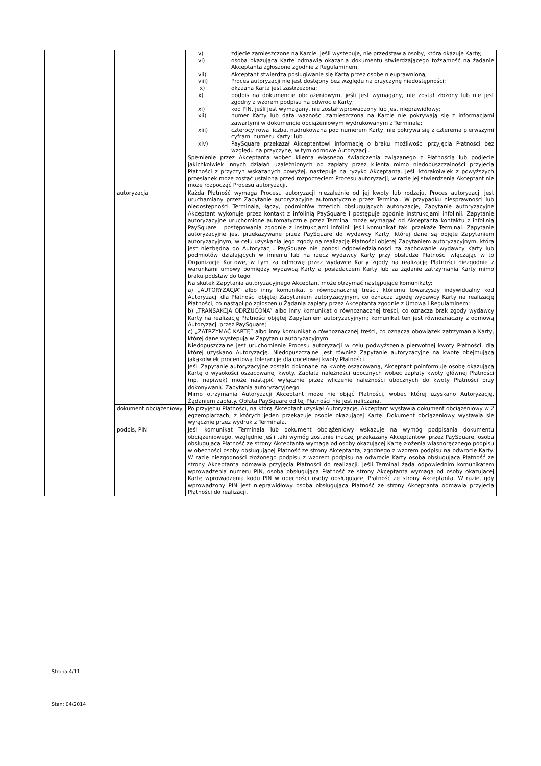| | | v) zdjęcie zamieszczone na Karcie, jeśli występuje, nie przedstawia osoby, która okazuje Kartę; vi) osoba okazująca Kartę odmawia okazania dokumentu stwierdzającego tożsamość na żądanie Akceptanta zgłoszone zgodnie z Regulaminem; vii) Akceptant stwierdza posługiwanie się Kartą przez osobę nieuprawnioną; viii) Proces autoryzacji nie jest dostępny bez względu na przyczynę niedostępności; ix) okazana Karta jest zastrzeżona; x) podpis na dokumencie obciążeniowym, jeśli jest wymagany, nie został złożony lub nie jest zgodny z wzorem podpisu na odwrocie Karty; xi) kod PIN, jeśli jest wymagany, nie został wprowadzony lub jest nieprawidłowy; xii) numer Karty lub data ważności zamieszczona na Karcie nie pokrywają się z informacjami zawartymi w dokumencie obciążeniowym wydrukowanym z Terminala; xiii) czterocyfrowa liczba, nadrukowana pod numerem Karty, nie pokrywa się z czterema pierwszymi cyframi numeru Karty; lub xiv) PaySquare przekazał Akceptantowi informację o braku możliwości przyjęcia Płatności bez względu na przyczynę, w tym odmowę Autoryzacji. Spełnienie przez Akceptanta wobec klienta własnego świadczenia związanego z Płatnością lub podjęcie jakichkolwiek innych działań uzależnionych od zapłaty przez klienta mimo niedopuszczalności przyjęcia Płatności z przyczyn wskazanych powyżej, następuje na ryzyko Akceptanta. Jeśli którakolwiek z powyższych przesłanek może zostać ustalona przed rozpoczęciem Procesu autoryzacji, w razie jej stwierdzenia Akceptant nie może rozpocząć Procesu autoryzacji. |
| | autoryzacja | Każda Płatność wymaga Procesu autoryzacji niezależnie od jej kwoty lub rodzaju. Proces autoryzacji jest uruchamiany przez Zapytanie autoryzacyjne automatycznie przez Terminal. W przypadku niesprawności lub niedostępności Terminala, łączy, podmiotów trzecich obsługujących autoryzację, Zapytanie autoryzacyjne Akceptant wykonuje przez kontakt z infolinią PaySquare i postępuje zgodnie instrukcjami infolinii. Zapytanie autoryzacyjne uruchomione automatycznie przez Terminal może wymagać od Akceptanta kontaktu z infolinią PaySquare i postępowania zgodnie z instrukcjami infolinii jeśli komunikat taki przekaże Terminal. Zapytanie autoryzacyjne jest przekazywane przez PaySquare do wydawcy Karty, której dane są objęte Zapytaniem autoryzacyjnym, w celu uzyskania jego zgody na realizację Płatności objętej Zapytaniem autoryzacyjnym, która jest niezbędna do Autoryzacji. PaySquare nie ponosi odpowiedzialności za zachowanie wydawcy Karty lub podmiotów działających w imieniu lub na rzecz wydawcy Karty przy obsłudze Płatności włączając w to Organizacje Kartowe, w tym za odmowę przez wydawcę Karty zgody na realizację Płatności niezgodnie z warunkami umowy pomiędzy wydawcą Karty a posiadaczem Karty lub za żądanie zatrzymania Karty mimo braku podstaw do tego. Na skutek Zapytania autoryzacyjnego Akceptant może otrzymać następujące komunikaty: a) „AUTORYZACJA” albo inny komunikat o równoznacznej treści, któremu towarzyszy indywidualny kod Autoryzacji dla Płatności objętej Zapytaniem autoryzacyjnym, co oznacza zgodę wydawcy Karty na realizację Płatności, co nastąpi po zgłoszeniu Żądania zapłaty przez Akceptanta zgodnie z Umową i Regulaminem; b) „TRANSAKCJA ODRZUCONA” albo inny komunikat o równoznacznej treści, co oznacza brak zgody wydawcy Karty na realizację Płatności objętej Zapytaniem autoryzacyjnym; komunikat ten jest równoznaczny z odmową Autoryzacji przez PaySquare; c) „ZATRZYMAĆ KARTĘ” albo inny komunikat o równoznacznej treści, co oznacza obowiązek zatrzymania Karty, której dane występują w Zapytaniu autoryzacyjnym. Niedopuszczalne jest uruchomienie Procesu autoryzacji w celu podwyższenia pierwotnej kwoty Płatności, dla której uzyskano Autoryzację. Niedopuszczalne jest również Zapytanie autoryzacyjne na kwotę obejmującą jakąkolwiek procentową tolerancję dla docelowej kwoty Płatności. Jeśli Zapytanie autoryzacyjne zostało dokonane na kwotę oszacowaną, Akceptant poinformuje osobę okazującą Kartę o wysokości oszacowanej kwoty. Zapłata należności ubocznych wobec zapłaty kwoty głównej Płatności (np. napiwek) może nastąpić wyłącznie przez wliczenie należności ubocznych do kwoty Płatności przy dokonywaniu Zapytania autoryzacyjnego. Mimo otrzymania Autoryzacji Akceptant może nie objąć Płatności, wobec której uzyskano Autoryzację, Żądaniem zapłaty. Opłata PaySquare od tej Płatności nie jest naliczana. |
| | dokument obciążeniowy | Po przyjęciu Płatności, na którą Akceptant uzyskał Autoryzację, Akceptant wystawia dokument obciążeniowy w 2 egzemplarzach, z których jeden przekazuje osobie okazującej Kartę. Dokument obciążeniowy wystawia się wyłącznie przez wydruk z Terminala. |
| | podpis, PIN | Jeśli komunikat Terminala lub dokument obciążeniowy wskazuje na wymóg podpisania dokumentu obciążeniowego, względnie jeśli taki wymóg zostanie inaczej przekazany Akceptantowi przez PaySquare, osoba obsługująca Płatność ze strony Akceptanta wymaga od osoby okazującej Kartę złożenia własnoręcznego podpisu w obecności osoby obsługującej Płatność ze strony Akceptanta, zgodnego z wzorem podpisu na odwrocie Karty. W razie niezgodności złożonego podpisu z wzorem podpisu na odwrocie Karty osoba obsługująca Płatność ze strony Akceptanta odmawia przyjęcia Płatności do realizacji. Jeśli Terminal żąda odpowiednim komunikatem wprowadzenia numeru PIN, osoba obsługująca Płatność ze strony Akceptanta wymaga od osoby okazującej Kartę wprowadzenia kodu PIN w obecności osoby obsługującej Płatność ze strony Akceptanta. W razie, gdy wprowadzony PIN jest nieprawidłowy osoba obsługująca Płatność ze strony Akceptanta odmawia przyjęcia Płatności do realizacji. |
Strona 4/11
Stan: 04/2014